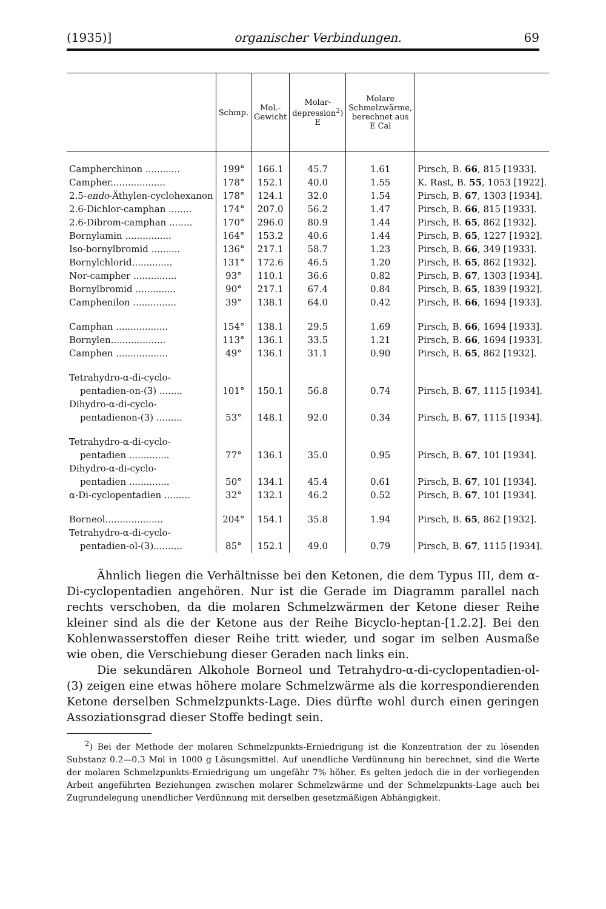(1935)] organischer Verbindungen. 69
| | Schmp. | Mol.-Gewicht | Molar-depression<sup>2</sup>) E | Molare Schmelzwärme, berechnet aus E Cal | |
| --- | --- | --- | --- | --- | --- |
| Campherchinon ............ | 199° | 166.1 | 45.7 | 1.61 | Pirsch, B. 66 , 815 [1933]. |
| Campher................... | 178° | 152.1 | 40.0 | 1.55 | K. Rast, B. 55 , 1053 [1922]. |
| 2.5- endo -Äthylen-cyclohexanon | 178° | 124.1 | 32.0 | 1.54 | Pirsch, B. 67 , 1303 [1934]. |
| 2.6-Dichlor-camphan ........ | 174° | 207.0 | 56.2 | 1.47 | Pirsch, B. 66 , 815 [1933]. |
| 2.6-Dibrom-camphan ........ | 170° | 296.0 | 80.9 | 1.44 | Pirsch, B. 65 , 862 [1932]. |
| Bornylamin ................ | 164° | 153.2 | 40.6 | 1.44 | Pirsch, B. 65 , 1227 [1932]. |
| Iso-bornylbromid .......... | 136° | 217.1 | 58.7 | 1.23 | Pirsch, B. 66 , 349 [1933]. |
| Bornylchlorid.............. | 131° | 172.6 | 46.5 | 1.20 | Pirsch, B. 65 , 862 [1932]. |
| Nor-campher ............... | 93° | 110.1 | 36.6 | 0.82 | Pirsch, B. 67 , 1303 [1934]. |
| Bornylbromid .............. | 90° | 217.1 | 67.4 | 0.84 | Pirsch, B. 65 , 1839 [1932]. |
| Camphenilon ............... | 39° | 138.1 | 64.0 | 0.42 | Pirsch, B. 66 , 1694 [1933]. |
| Camphan .................. | 154° | 138.1 | 29.5 | 1.69 | Pirsch, B. 66 , 1694 [1933]. |
| Bornylen................... | 113° | 136.1 | 33.5 | 1.21 | Pirsch, B. 66 , 1694 [1933]. |
| Camphen .................. | 49° | 136.1 | 31.1 | 0.90 | Pirsch, B. 65 , 862 [1932]. |
| Tetrahydro-α-di-cyclo- | | | | | |
| pentadien-on-(3) ........ | 101° | 150.1 | 56.8 | 0.74 | Pirsch, B. 67 , 1115 [1934]. |
| Dihydro-α-di-cyclo- | | | | | |
| pentadienon-(3) ......... | 53° | 148.1 | 92.0 | 0.34 | Pirsch, B. 67 , 1115 [1934]. |
| Tetrahydro-α-di-cyclo- | | | | | |
| pentadien .............. | 77° | 136.1 | 35.0 | 0.95 | Pirsch, B. 67 , 101 [1934]. |
| Dihydro-α-di-cyclo- | | | | | |
| pentadien .............. | 50° | 134.1 | 45.4 | 0.61 | Pirsch, B. 67 , 101 [1934]. |
| α-Di-cyclopentadien ......... | 32° | 132.1 | 46.2 | 0.52 | Pirsch, B. 67 , 101 [1934]. |
| Borneol.................... | 204° | 154.1 | 35.8 | 1.94 | Pirsch, B. 65 , 862 [1932]. |
| Tetrahydro-α-di-cyclo- | | | | | |
| pentadien-ol-(3).......... | 85° | 152.1 | 49.0 | 0.79 | Pirsch, B. 67 , 1115 [1934]. |
Ähnlich liegen die Verhältnisse bei den Ketonen, die dem Typus III, dem α-Di-cyclopentadien angehören. Nur ist die Gerade im Diagramm parallel nach rechts verschoben, da die molaren Schmelzwärmen der Ketone dieser Reihe kleiner sind als die der Ketone aus der Reihe Bicyclo-heptan-[1.2.2]. Bei den Kohlenwasserstoffen dieser Reihe tritt wieder, und sogar im selben Ausmaße wie oben, die Verschiebung dieser Geraden nach links ein.
Die sekundären Alkohole Borneol und Tetrahydro-α-di-cyclopentadien-ol-(3) zeigen eine etwas höhere molare Schmelzwärme als die korrespondierenden Ketone derselben Schmelzpunkts-Lage. Dies dürfte wohl durch einen geringen Assoziationsgrad dieser Stoffe bedingt sein.
<sup>2</sup>) Bei der Methode der molaren Schmelzpunkts-Erniedrigung ist die Konzentration der zu lösenden Substanz 0.2—0.3 Mol in 1000 g Lösungsmittel. Auf unendliche Verdünnung hin berechnet, sind die Werte der molaren Schmelzpunkts-Erniedrigung um ungefähr 7% höher. Es gelten jedoch die in der vorliegenden Arbeit angeführten Beziehungen zwischen molarer Schmelzwärme und der Schmelzpunkts-Lage auch bei Zugrundelegung unendlicher Verdünnung mit derselben gesetzmäßigen Abhängigkeit.